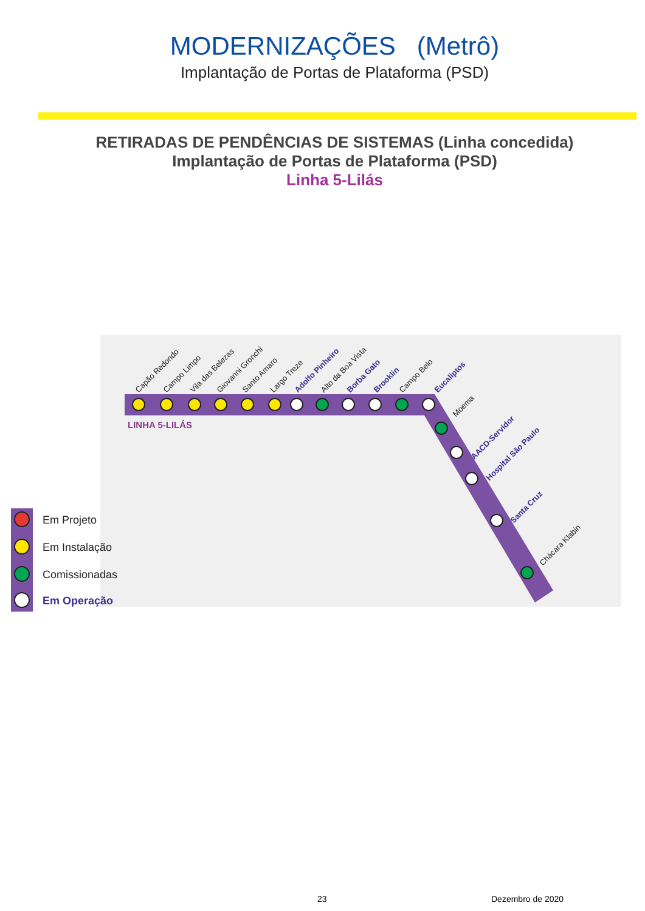MODERNIZAÇÕES (Metrô)
Implantação de Portas de Plataforma (PSD)
RETIRADAS DE PENDÊNCIAS DE SISTEMAS (Linha concedida)
Implantação de Portas de Plataforma (PSD)
Linha 5-Lilás
LINHA 5-LILÁS
Capão Redondo
Campo Limpo
Vila das Belezas
Giovanni Gronchi
Santo Amaro
Largo Treze
Adolfo Pinheiro
Alto da Boa Vista
Borba Gato
Brooklin
Campo Belo
Eucaliptos
Moema
AACD-Servidor
Hospital São Paulo
Santa Cruz
Chácara Klabin
Em Projeto
Em Instalação
Comissionadas
Em Operação
23 Dezembro de 2020